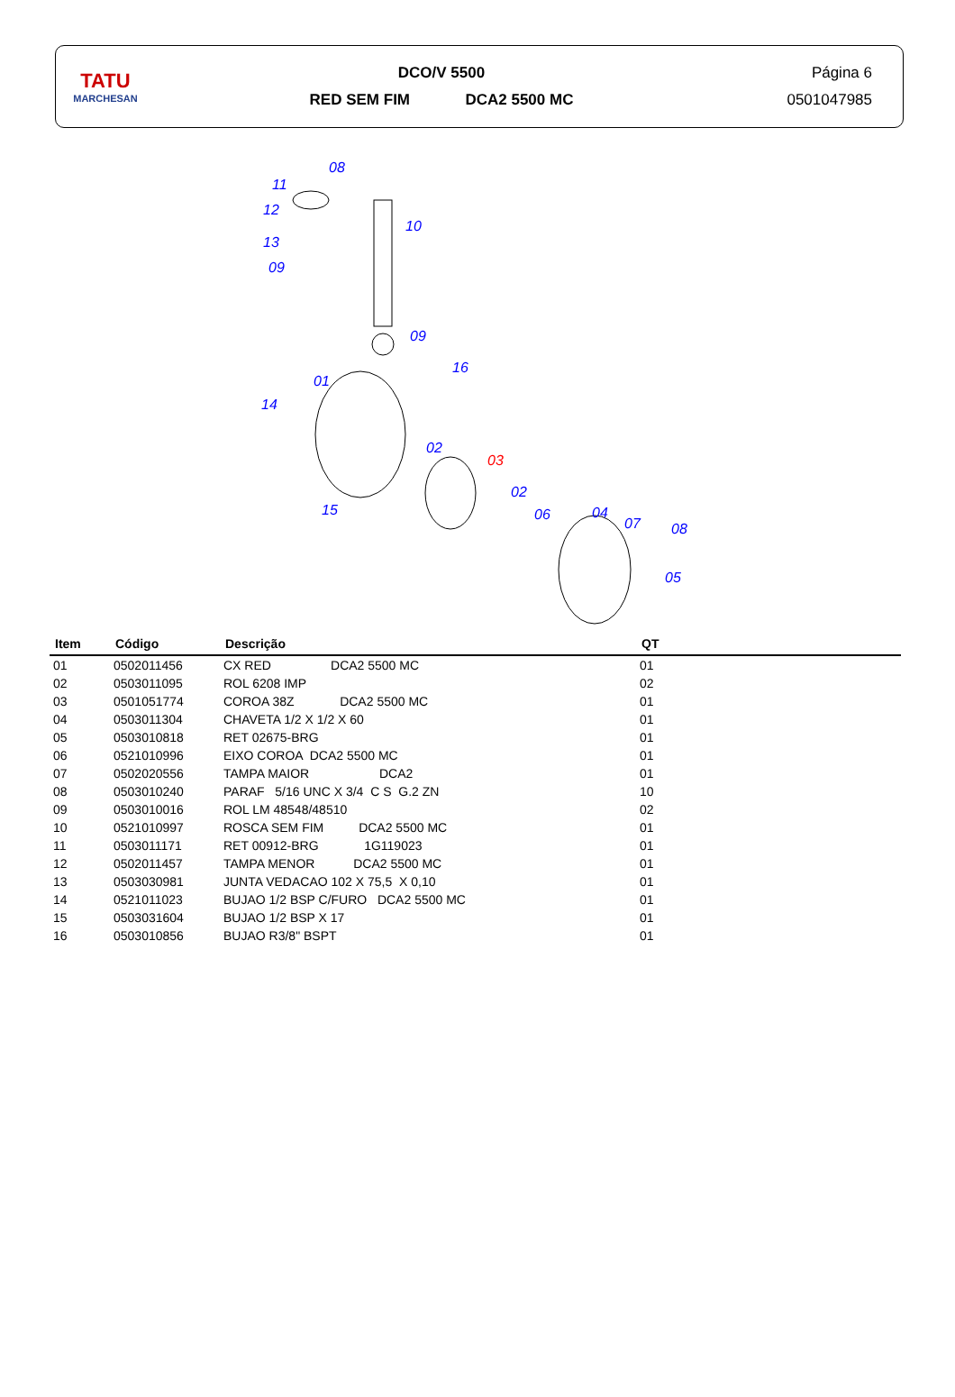TATU
MARCHESAN
DCO/V 5500
RED SEM FIM DCA2 5500 MC
Página 6
0501047985
08
11
12
13
09
10
09
16
01
14
02
03
02
15 06 04
07 08
05
| Item | Código | Descrição | QT |
| --- | --- | --- | --- |
| 01 | 0502011456 | CX RED DCA2 5500 MC | 01 |
| 02 | 0503011095 | ROL 6208 IMP | 02 |
| 03 | 0501051774 | COROA 38Z DCA2 5500 MC | 01 |
| 04 | 0503011304 | CHAVETA 1/2 X 1/2 X 60 | 01 |
| 05 | 0503010818 | RET 02675-BRG | 01 |
| 06 | 0521010996 | EIXO COROA DCA2 5500 MC | 01 |
| 07 | 0502020556 | TAMPA MAIOR DCA2 | 01 |
| 08 | 0503010240 | PARAF 5/16 UNC X 3/4 C S G.2 ZN | 10 |
| 09 | 0503010016 | ROL LM 48548/48510 | 02 |
| 10 | 0521010997 | ROSCA SEM FIM DCA2 5500 MC | 01 |
| 11 | 0503011171 | RET 00912-BRG 1G119023 | 01 |
| 12 | 0502011457 | TAMPA MENOR DCA2 5500 MC | 01 |
| 13 | 0503030981 | JUNTA VEDACAO 102 X 75,5 X 0,10 | 01 |
| 14 | 0521011023 | BUJAO 1/2 BSP C/FURO DCA2 5500 MC | 01 |
| 15 | 0503031604 | BUJAO 1/2 BSP X 17 | 01 |
| 16 | 0503010856 | BUJAO R3/8" BSPT | 01 |